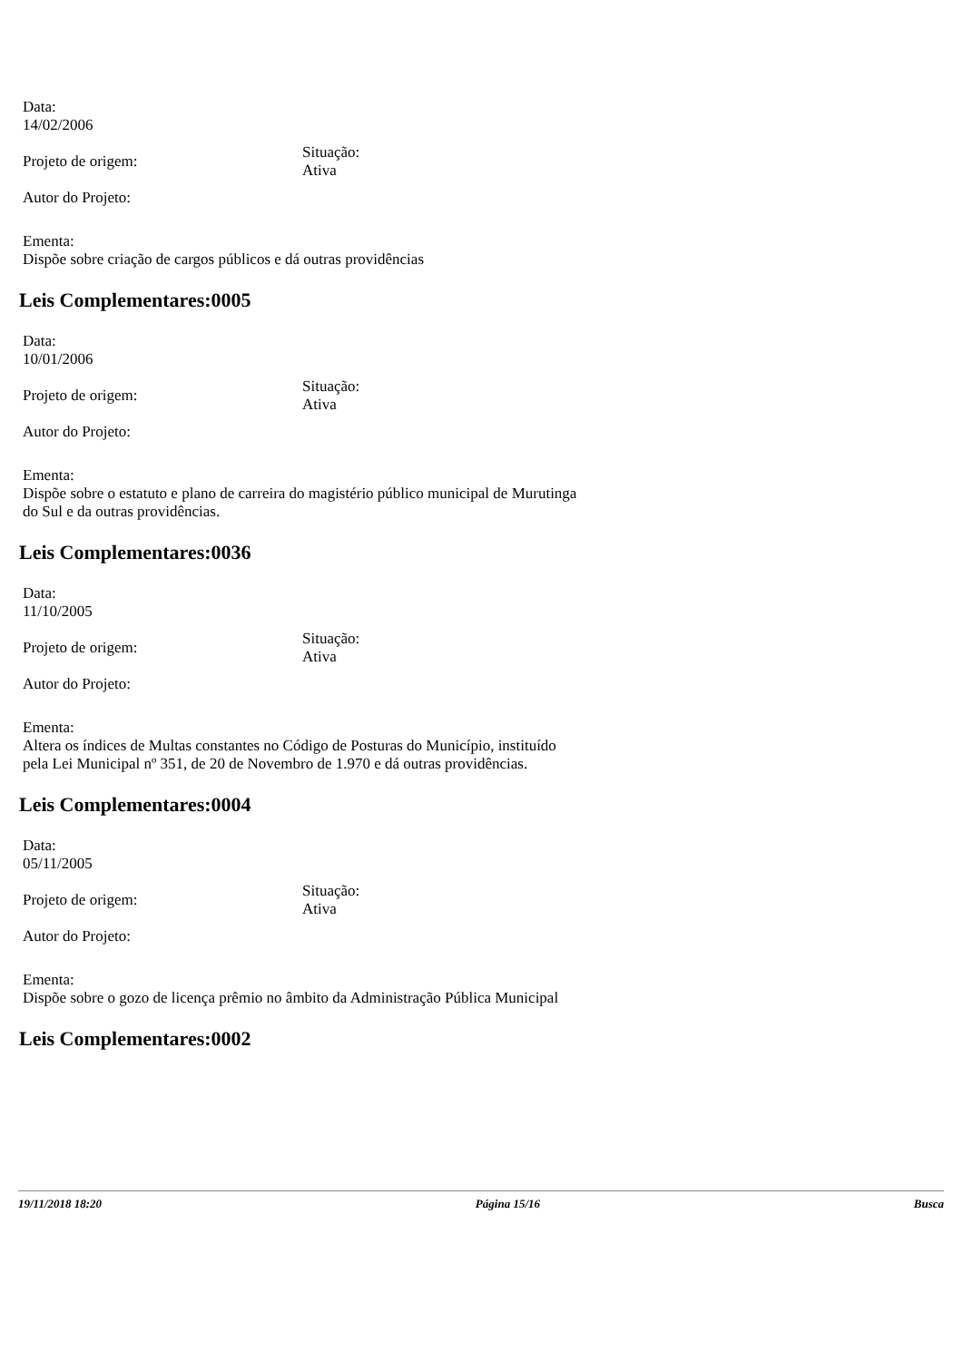Data:
14/02/2006
Projeto de origem:
Situação:
Ativa
Autor do Projeto:
Ementa:
Dispõe sobre criação de cargos públicos e dá outras providências
Leis Complementares:0005
Data:
10/01/2006
Projeto de origem:
Situação:
Ativa
Autor do Projeto:
Ementa:
Dispõe sobre o estatuto e plano de carreira do magistério público municipal de Murutinga do Sul e da outras providências.
Leis Complementares:0036
Data:
11/10/2005
Projeto de origem:
Situação:
Ativa
Autor do Projeto:
Ementa:
Altera os índices de Multas constantes no Código de Posturas do Município, instituído pela Lei Municipal nº 351, de 20 de Novembro de 1.970 e dá outras providências.
Leis Complementares:0004
Data:
05/11/2005
Projeto de origem:
Situação:
Ativa
Autor do Projeto:
Ementa:
Dispõe sobre o gozo de licença prêmio no âmbito da Administração Pública Municipal
Leis Complementares:0002
19/11/2018 18:20 Página 15/16 Busca